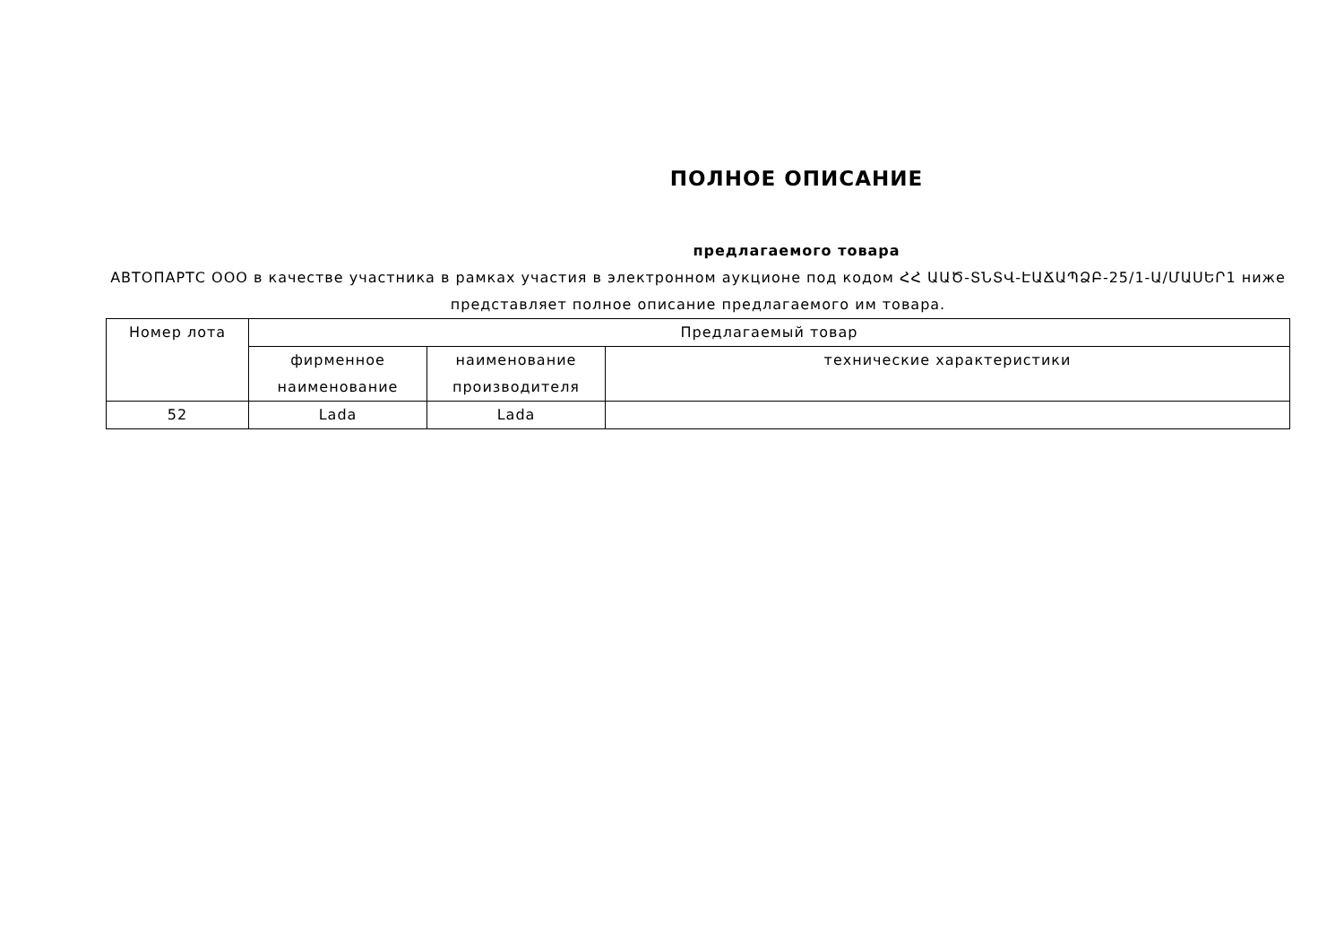ПОЛНОЕ ОПИСАНИЕ
предлагаемого товара
АВТОПАРТС ООО в качестве участника в рамках участия в электронном аукционе под кодом ՀՀ ԱԱԾ-ՏՆՏՎ-ԷԱՃԱՊՁԲ-25/1-Ա/ՄԱՍԵՐ1 ниже представляет полное описание предлагаемого им товара.
| Номер лота | Предлагаемый товар | | |
| --- | --- | --- | --- |
| | фирменное наименование | наименование производителя | технические характеристики |
| 52 | Lada | Lada | |